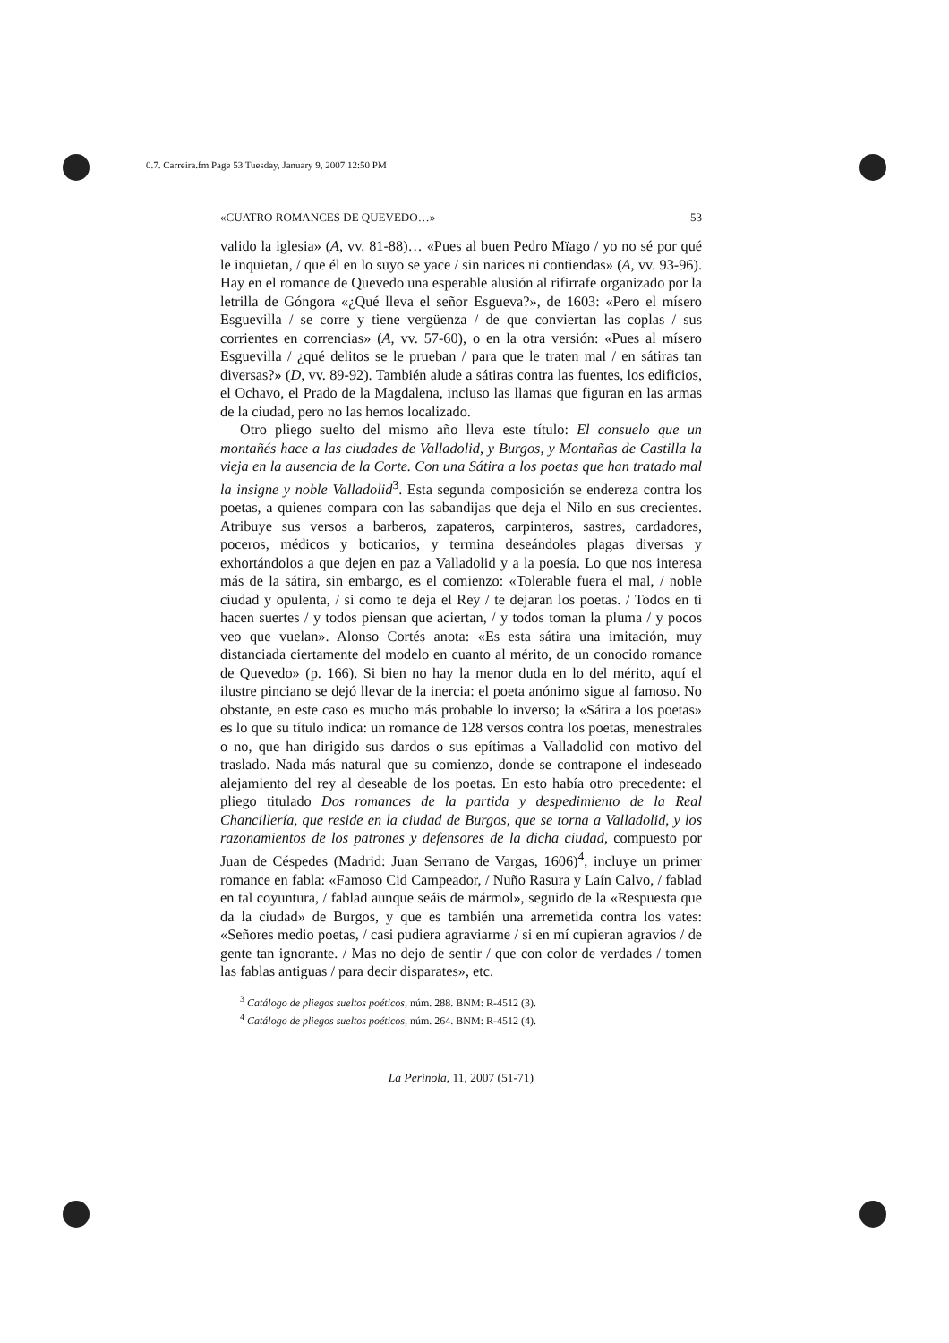0.7. Carreira.fm Page 53 Tuesday, January 9, 2007 12:50 PM
«CUATRO ROMANCES DE QUEVEDO…» 53
valido la iglesia» (A, vv. 81-88)… «Pues al buen Pedro Mïago / yo no sé por qué le inquietan, / que él en lo suyo se yace / sin narices ni contiendas» (A, vv. 93-96). Hay en el romance de Quevedo una esperable alusión al rifirrafe organizado por la letrilla de Góngora «¿Qué lleva el señor Esgueva?», de 1603: «Pero el mísero Esguevilla / se corre y tiene vergüenza / de que conviertan las coplas / sus corrientes en correncias» (A, vv. 57-60), o en la otra versión: «Pues al mísero Esguevilla / ¿qué delitos se le prueban / para que le traten mal / en sátiras tan diversas?» (D, vv. 89-92). También alude a sátiras contra las fuentes, los edificios, el Ochavo, el Prado de la Magdalena, incluso las llamas que figuran en las armas de la ciudad, pero no las hemos localizado.
Otro pliego suelto del mismo año lleva este título: El consuelo que un montañés hace a las ciudades de Valladolid, y Burgos, y Montañas de Castilla la vieja en la ausencia de la Corte. Con una Sátira a los poetas que han tratado mal la insigne y noble Valladolid<sup>3</sup>. Esta segunda composición se endereza contra los poetas, a quienes compara con las sabandijas que deja el Nilo en sus crecientes. Atribuye sus versos a barberos, zapateros, carpinteros, sastres, cardadores, poceros, médicos y boticarios, y termina deseándoles plagas diversas y exhortándolos a que dejen en paz a Valladolid y a la poesía. Lo que nos interesa más de la sátira, sin embargo, es el comienzo: «Tolerable fuera el mal, / noble ciudad y opulenta, / si como te deja el Rey / te dejaran los poetas. / Todos en ti hacen suertes / y todos piensan que aciertan, / y todos toman la pluma / y pocos veo que vuelan». Alonso Cortés anota: «Es esta sátira una imitación, muy distanciada ciertamente del modelo en cuanto al mérito, de un conocido romance de Quevedo» (p. 166). Si bien no hay la menor duda en lo del mérito, aquí el ilustre pinciano se dejó llevar de la inercia: el poeta anónimo sigue al famoso. No obstante, en este caso es mucho más probable lo inverso; la «Sátira a los poetas» es lo que su título indica: un romance de 128 versos contra los poetas, menestrales o no, que han dirigido sus dardos o sus epítimas a Valladolid con motivo del traslado. Nada más natural que su comienzo, donde se contrapone el indeseado alejamiento del rey al deseable de los poetas. En esto había otro precedente: el pliego titulado Dos romances de la partida y despedimiento de la Real Chancillería, que reside en la ciudad de Burgos, que se torna a Valladolid, y los razonamientos de los patrones y defensores de la dicha ciudad, compuesto por Juan de Céspedes (Madrid: Juan Serrano de Vargas, 1606)<sup>4</sup>, incluye un primer romance en fabla: «Famoso Cid Campeador, / Nuño Rasura y Laín Calvo, / fablad en tal coyuntura, / fablad aunque seáis de mármol», seguido de la «Respuesta que da la ciudad» de Burgos, y que es también una arremetida contra los vates: «Señores medio poetas, / casi pudiera agraviarme / si en mí cupieran agravios / de gente tan ignorante. / Mas no dejo de sentir / que con color de verdades / tomen las fablas antiguas / para decir disparates», etc.
<sup>3</sup> Catálogo de pliegos sueltos poéticos, núm. 288. BNM: R-4512 (3).
<sup>4</sup> Catálogo de pliegos sueltos poéticos, núm. 264. BNM: R-4512 (4).
La Perinola, 11, 2007 (51-71)